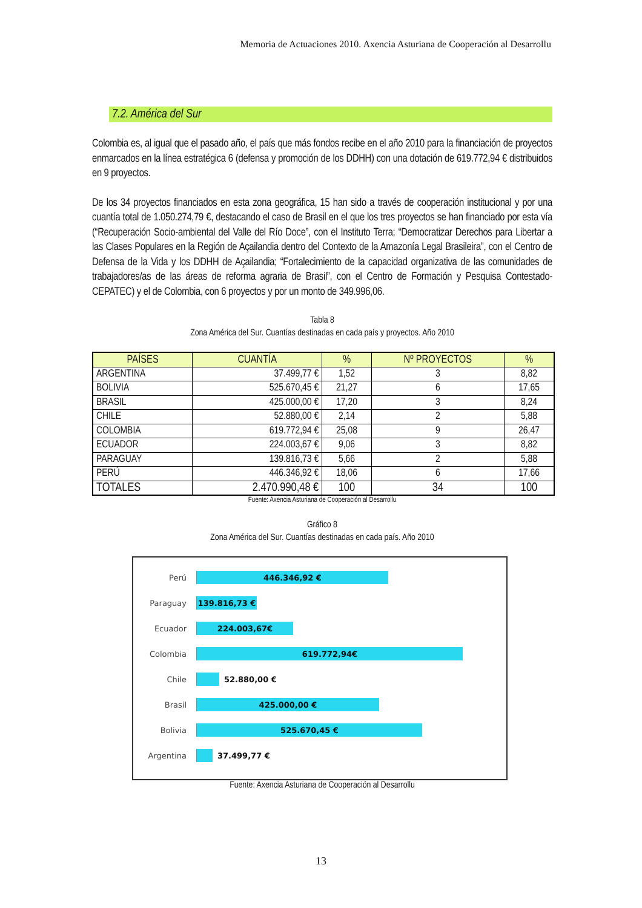Memoria de Actuaciones 2010. Axencia Asturiana de Cooperación al Desarrollu
7.2. América del Sur
Colombia es, al igual que el pasado año, el país que más fondos recibe en el año 2010 para la financiación de proyectos enmarcados en la línea estratégica 6 (defensa y promoción de los DDHH) con una dotación de 619.772,94 € distribuidos en 9 proyectos.
De los 34 proyectos financiados en esta zona geográfica, 15 han sido a través de cooperación institucional y por una cuantía total de 1.050.274,79 €, destacando el caso de Brasil en el que los tres proyectos se han financiado por esta vía (“Recuperación Socio-ambiental del Valle del Río Doce”, con el Instituto Terra; “Democratizar Derechos para Libertar a las Clases Populares en la Región de Açailandia dentro del Contexto de la Amazonía Legal Brasileira”, con el Centro de Defensa de la Vida y los DDHH de Açailandia; “Fortalecimiento de la capacidad organizativa de las comunidades de trabajadores/as de las áreas de reforma agraria de Brasil”, con el Centro de Formación y Pesquisa Contestado-CEPATEC) y el de Colombia, con 6 proyectos y por un monto de 349.996,06.
Tabla 8
Zona América del Sur. Cuantías destinadas en cada país y proyectos. Año 2010
| PAÍSES | CUANTÍA | % | Nº PROYECTOS | % |
| --- | --- | --- | --- | --- |
| ARGENTINA | 37.499,77 € | 1,52 | 3 | 8,82 |
| BOLIVIA | 525.670,45 € | 21,27 | 6 | 17,65 |
| BRASIL | 425.000,00 € | 17,20 | 3 | 8,24 |
| CHILE | 52.880,00 € | 2,14 | 2 | 5,88 |
| COLOMBIA | 619.772,94 € | 25,08 | 9 | 26,47 |
| ECUADOR | 224.003,67 € | 9,06 | 3 | 8,82 |
| PARAGUAY | 139.816,73 € | 5,66 | 2 | 5,88 |
| PERÚ | 446.346,92 € | 18,06 | 6 | 17,66 |
| TOTALES | 2.470.990,48 € | 100 | 34 | 100 |
Fuente: Axencia Asturiana de Cooperación al Desarrollu
Gráfico 8
Zona América del Sur. Cuantías destinadas en cada país. Año 2010
Perú
446.346,92 €
Paraguay
139.816,73 €
Ecuador
224.003,67€
Colombia
619.772,94€
Chile 52.880,00 €
Brasil
425.000,00 €
Bolivia
525.670,45 €
Argentina 37.499,77 €
Fuente: Axencia Asturiana de Cooperación al Desarrollu
13